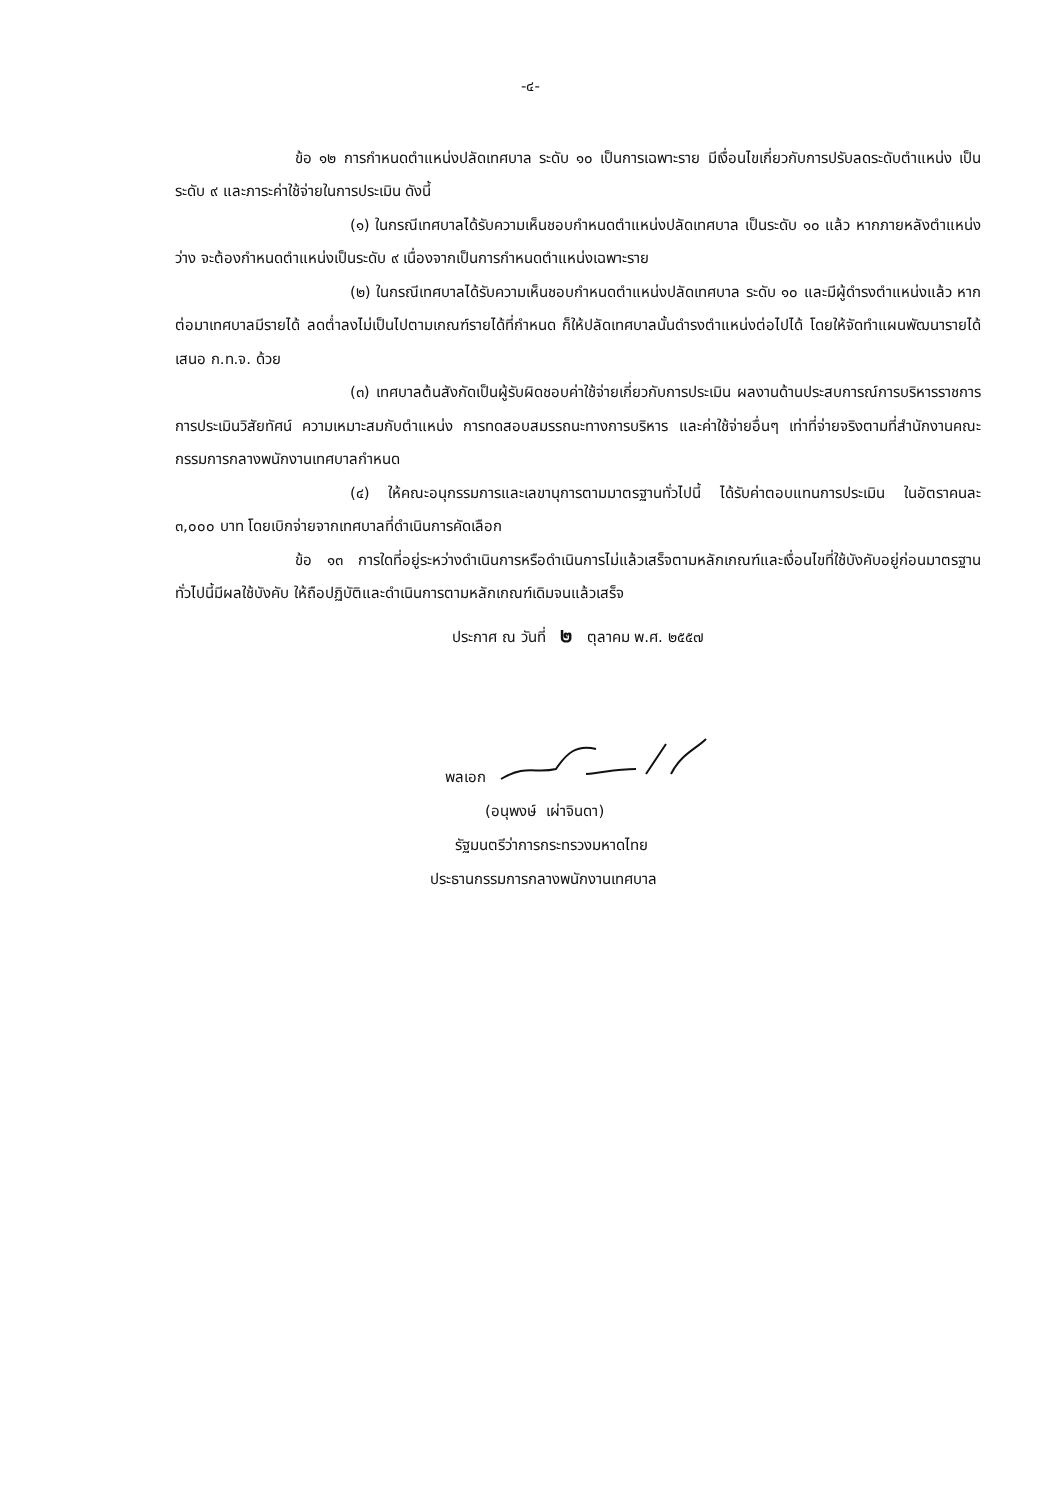-๔-
ข้อ ๑๒ การกำหนดตำแหน่งปลัดเทศบาล ระดับ ๑๐ เป็นการเฉพาะราย มีเงื่อนไขเกี่ยวกับการปรับลดระดับตำแหน่ง เป็นระดับ ๙ และภาระค่าใช้จ่ายในการประเมิน ดังนี้
(๑) ในกรณีเทศบาลได้รับความเห็นชอบกำหนดตำแหน่งปลัดเทศบาล เป็นระดับ ๑๐ แล้ว หากภายหลังตำแหน่งว่าง จะต้องกำหนดตำแหน่งเป็นระดับ ๙ เนื่องจากเป็นการกำหนดตำแหน่งเฉพาะราย
(๒) ในกรณีเทศบาลได้รับความเห็นชอบกำหนดตำแหน่งปลัดเทศบาล ระดับ ๑๐ และมีผู้ดำรงตำแหน่งแล้ว หากต่อมาเทศบาลมีรายได้ ลดต่ำลงไม่เป็นไปตามเกณฑ์รายได้ที่กำหนด ก็ให้ปลัดเทศบาลนั้นดำรงตำแหน่งต่อไปได้ โดยให้จัดทำแผนพัฒนารายได้เสนอ ก.ท.จ. ด้วย
(๓) เทศบาลต้นสังกัดเป็นผู้รับผิดชอบค่าใช้จ่ายเกี่ยวกับการประเมิน ผลงานด้านประสบการณ์การบริหารราชการ การประเมินวิสัยทัศน์ ความเหมาะสมกับตำแหน่ง การทดสอบสมรรถนะทางการบริหาร และค่าใช้จ่ายอื่นๆ เท่าที่จ่ายจริงตามที่สำนักงานคณะกรรมการกลางพนักงานเทศบาลกำหนด
(๔) ให้คณะอนุกรรมการและเลขานุการตามมาตรฐานทั่วไปนี้ ได้รับค่าตอบแทนการประเมิน ในอัตราคนละ ๓,๐๐๐ บาท โดยเบิกจ่ายจากเทศบาลที่ดำเนินการคัดเลือก
ข้อ ๑๓ การใดที่อยู่ระหว่างดำเนินการหรือดำเนินการไม่แล้วเสร็จตามหลักเกณฑ์และเงื่อนไขที่ใช้บังคับอยู่ก่อนมาตรฐานทั่วไปนี้มีผลใช้บังคับ ให้ถือปฏิบัติและดำเนินการตามหลักเกณฑ์เดิมจนแล้วเสร็จ
ประกาศ ณ วันที่ ๒ ตุลาคม พ.ศ. ๒๕๕๗
พลเอก
(อนุพงษ์ เผ่าจินดา)
รัฐมนตรีว่าการกระทรวงมหาดไทย
ประธานกรรมการกลางพนักงานเทศบาล